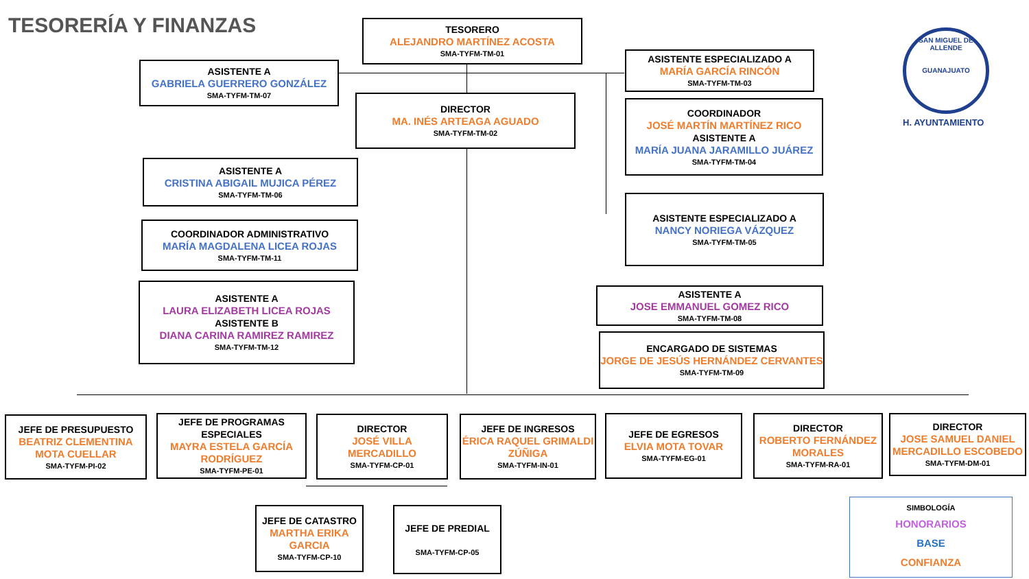TESORERÍA Y FINANZAS
TESORERO
ALEJANDRO MARTÍNEZ ACOSTA
SMA-TYFM-TM-01
ASISTENTE A
GABRIELA GUERRERO GONZÁLEZ
SMA-TYFM-TM-07
ASISTENTE ESPECIALIZADO A
MARÍA GARCÍA RINCÓN
SMA-TYFM-TM-03
DIRECTOR
MA. INÉS ARTEAGA AGUADO
SMA-TYFM-TM-02
COORDINADOR
JOSÉ MARTÍN MARTÍNEZ RICO
ASISTENTE A
MARÍA JUANA JARAMILLO JUÁREZ
SMA-TYFM-TM-04
ASISTENTE A
CRISTINA ABIGAIL MUJICA PÉREZ
SMA-TYFM-TM-06
ASISTENTE ESPECIALIZADO A
NANCY NORIEGA VÁZQUEZ
SMA-TYFM-TM-05
COORDINADOR ADMINISTRATIVO
MARÍA MAGDALENA LICEA ROJAS
SMA-TYFM-TM-11
ASISTENTE A
LAURA ELIZABETH LICEA ROJAS
ASISTENTE B
DIANA CARINA RAMIREZ RAMIREZ
SMA-TYFM-TM-12
ASISTENTE A
JOSE EMMANUEL GOMEZ RICO
SMA-TYFM-TM-08
ENCARGADO DE SISTEMAS
JORGE DE JESÚS HERNÁNDEZ CERVANTES
SMA-TYFM-TM-09
JEFE DE PRESUPUESTO
BEATRIZ CLEMENTINA MOTA CUELLAR
SMA-TYFM-PI-02
JEFE DE PROGRAMAS ESPECIALES
MAYRA ESTELA GARCÍA RODRÍGUEZ
SMA-TYFM-PE-01
DIRECTOR
JOSÉ VILLA MERCADILLO
SMA-TYFM-CP-01
JEFE DE INGRESOS
ÉRICA RAQUEL GRIMALDI ZÚÑIGA
SMA-TYFM-IN-01
JEFE DE EGRESOS
ELVIA MOTA TOVAR
SMA-TYFM-EG-01
DIRECTOR
ROBERTO FERNÁNDEZ MORALES
SMA-TYFM-RA-01
DIRECTOR
JOSE SAMUEL DANIEL MERCADILLO ESCOBEDO
SMA-TYFM-DM-01
JEFE DE CATASTRO
MARTHA ERIKA GARCIA
SMA-TYFM-CP-10
JEFE DE PREDIAL
SMA-TYFM-CP-05
SAN MIGUEL DE ALLENDE
GUANAJUATO
H. AYUNTAMIENTO
SIMBOLOGÍA
HONORARIOS
BASE
CONFIANZA